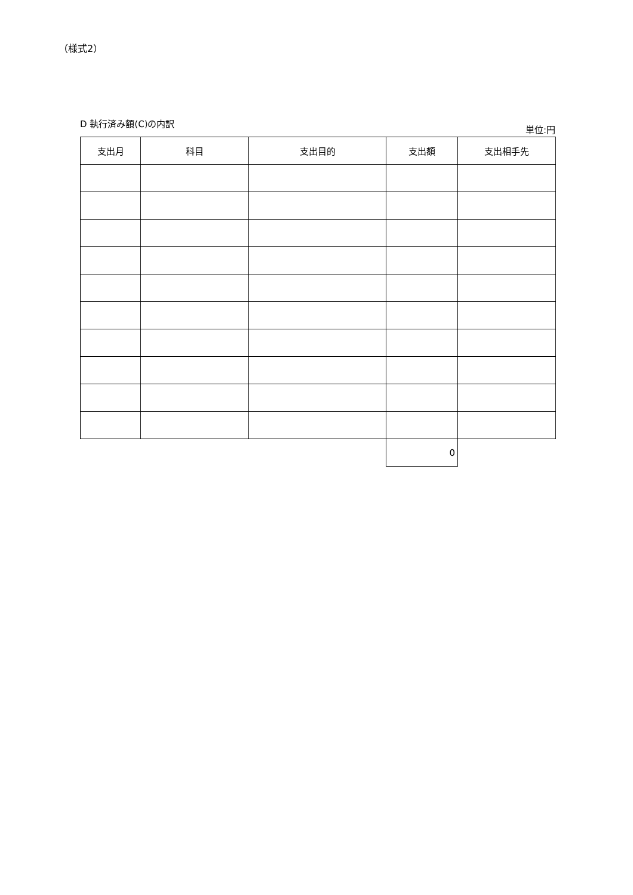（様式2）
D 執行済み額(C)の内訳
単位:円
| 支出月 | 科目 | 支出目的 | 支出額 | 支出相手先 |
| --- | --- | --- | --- | --- |
| | | | 0 | |